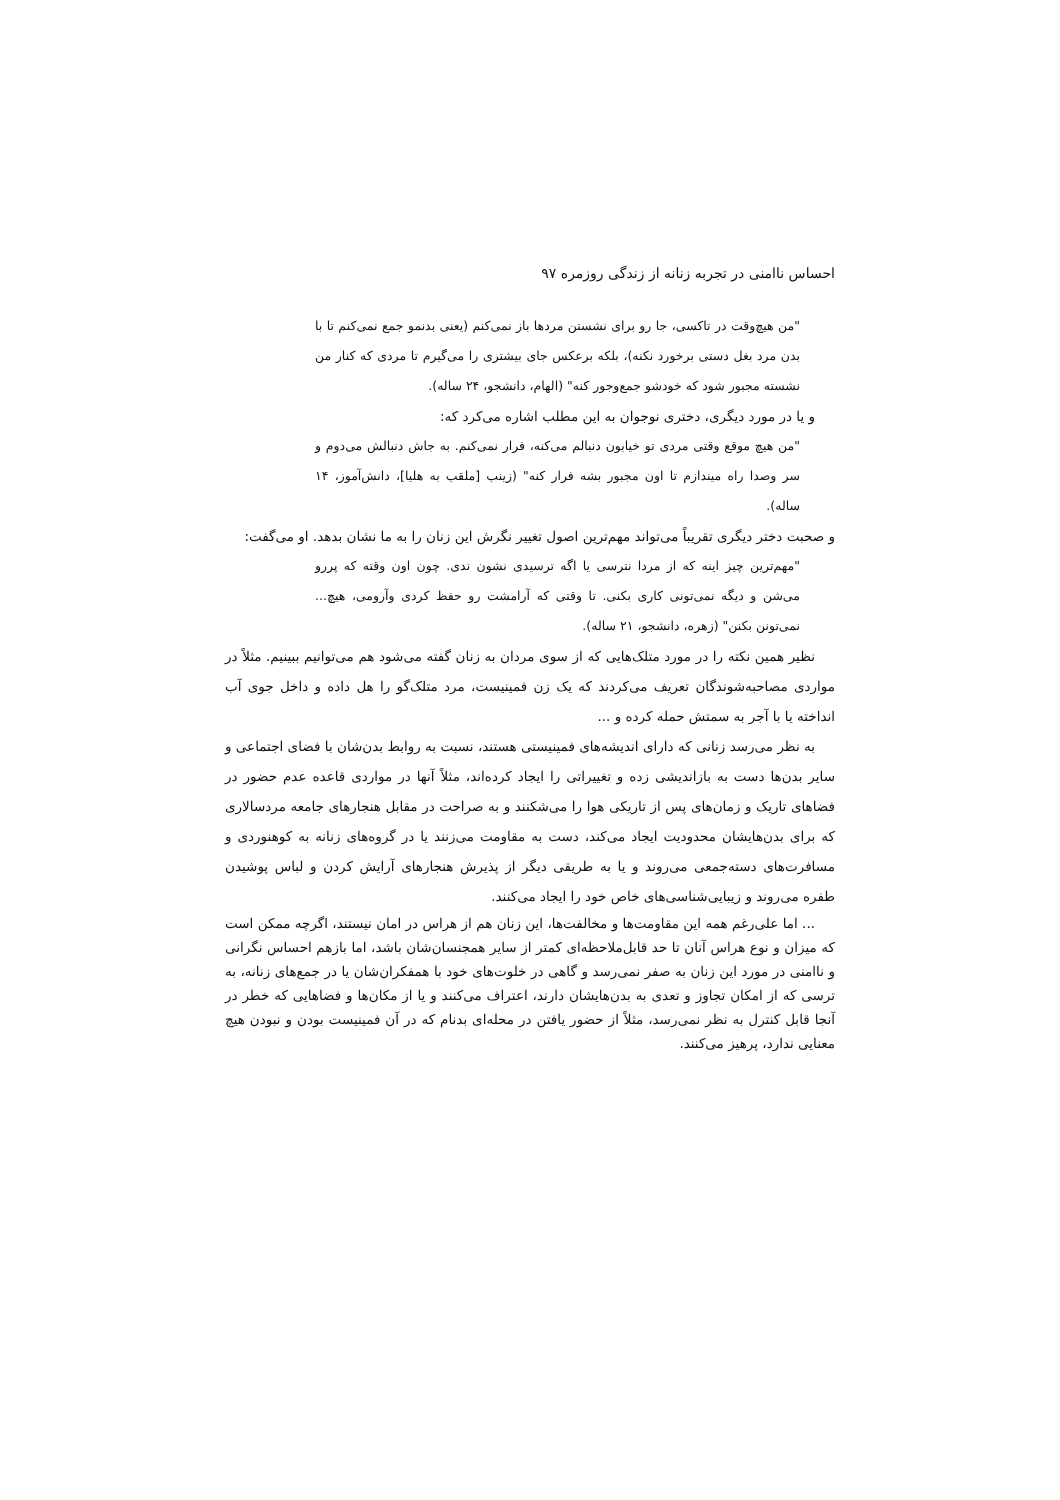احساس ناامنی در تجربه زنانه از زندگی روزمره ۹۷
"من هیچ‌وقت در تاکسی، جا رو برای نشستن مردها باز نمی‌کنم (یعنی بدنمو جمع نمی‌کنم تا با بدن مرد بغل دستی برخورد نکنه)، بلکه برعکس جای بیشتری را می‌گیرم تا مردی که کنار من نشسته مجبور شود که خودشو جمع‌وجور کنه" (الهام، دانشجو، ۲۴ ساله).
و یا در مورد دیگری، دختری نوجوان به این مطلب اشاره می‌کرد که:
"من هیچ موقع وقتی مردی تو خیابون دنبالم می‌کنه، فرار نمی‌کنم. به جاش دنبالش می‌دوم و سر وصدا راه میندازم تا اون مجبور بشه فرار کنه" (زینب [ملقب به هلیا]، دانش‌آموز، ۱۴ ساله).
و صحبت دختر دیگری تقریباً می‌تواند مهم‌ترین اصول تغییر نگرش این زنان را به ما نشان بدهد. او می‌گفت:
"مهم‌ترین چیز اینه که از مردا نترسی یا اگه ترسیدی نشون ندی. چون اون وقته که پررو می‌شن و دیگه نمی‌تونی کاری بکنی. تا وقتی که آرامشت رو حفظ کردی وآرومی، هیچ... نمی‌تونن بکنن" (زهره، دانشجو، ۲۱ ساله).
نظیر همین نکته را در مورد متلک‌هایی که از سوی مردان به زنان گفته می‌شود هم می‌توانیم ببینیم. مثلاً در مواردی مصاحبه‌شوندگان تعریف می‌کردند که یک زن فمینیست، مرد متلک‌گو را هل داده و داخل جوی آب انداخته یا با آجر به سمتش حمله کرده و ...
به نظر می‌رسد زنانی که دارای اندیشه‌های فمینیستی هستند، نسبت به روابط بدن‌شان با فضای اجتماعی و سایر بدن‌ها دست به بازاندیشی زده و تغییراتی را ایجاد کرده‌اند، مثلاً آنها در مواردی قاعده عدم حضور در فضاهای تاریک و زمان‌های پس از تاریکی هوا را می‌شکنند و به صراحت در مقابل هنجارهای جامعه مردسالاری که برای بدن‌هایشان محدودیت ایجاد می‌کند، دست به مقاومت می‌زنند یا در گروه‌های زنانه به کوهنوردی و مسافرت‌های دسته‌جمعی می‌روند و یا به طریقی دیگر از پذیرش هنجارهای آرایش کردن و لباس پوشیدن طفره می‌روند و زیبایی‌شناسی‌های خاص خود را ایجاد می‌کنند.
... اما علی‌رغم همه این مقاومت‌ها و مخالفت‌ها، این زنان هم از هراس در امان نیستند، اگرچه ممکن است که میزان و نوع هراس آنان تا حد قابل‌ملاحظه‌ای کمتر از سایر همجنسان‌شان باشد، اما بازهم احساس نگرانی و ناامنی در مورد این زنان به صفر نمی‌رسد و گاهی در خلوت‌های خود با همفکران‌شان یا در جمع‌های زنانه، به ترسی که از امکان تجاوز و تعدی به بدن‌هایشان دارند، اعتراف می‌کنند و یا از مکان‌ها و فضاهایی که خطر در آنجا قابل کنترل به نظر نمی‌رسد، مثلاً از حضور یافتن در محله‌ای بدنام که در آن فمینیست بودن و نبودن هیچ معنایی ندارد، پرهیز می‌کنند.